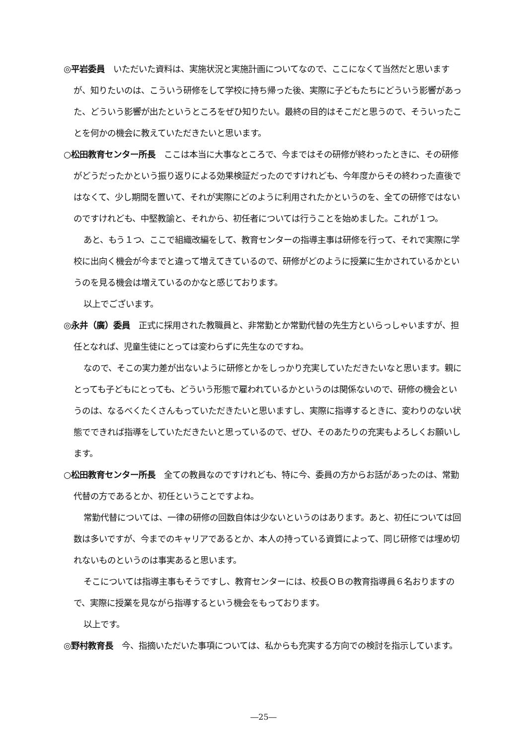◎平岩委員　いただいた資料は、実施状況と実施計画についてなので、ここになくて当然だと思いますが、知りたいのは、こういう研修をして学校に持ち帰った後、実際に子どもたちにどういう影響があった、どういう影響が出たというところをぜひ知りたい。最終の目的はそこだと思うので、そういったことを何かの機会に教えていただきたいと思います。
○松田教育センター所長　ここは本当に大事なところで、今まではその研修が終わったときに、その研修がどうだったかという振り返りによる効果検証だったのですけれども、今年度からその終わった直後ではなくて、少し期間を置いて、それが実際にどのように利用されたかというのを、全ての研修ではないのですけれども、中堅教諭と、それから、初任者については行うことを始めました。これが１つ。
あと、もう１つ、ここで組織改編をして、教育センターの指導主事は研修を行って、それで実際に学校に出向く機会が今までと違って増えてきているので、研修がどのように授業に生かされているかというのを見る機会は増えているのかなと感じております。
以上でございます。
◎永井（廣）委員　正式に採用された教職員と、非常勤とか常勤代替の先生方といらっしゃいますが、担任となれば、児童生徒にとっては変わらずに先生なのですね。
なので、そこの実力差が出ないように研修とかをしっかり充実していただきたいなと思います。親にとっても子どもにとっても、どういう形態で雇われているかというのは関係ないので、研修の機会というのは、なるべくたくさんもっていただきたいと思いますし、実際に指導するときに、変わりのない状態でできれば指導をしていただきたいと思っているので、ぜひ、そのあたりの充実もよろしくお願いします。
○松田教育センター所長　全ての教員なのですけれども、特に今、委員の方からお話があったのは、常勤代替の方であるとか、初任ということですよね。
常勤代替については、一律の研修の回数自体は少ないというのはあります。あと、初任については回数は多いですが、今までのキャリアであるとか、本人の持っている資質によって、同じ研修では埋め切れないものというのは事実あると思います。
そこについては指導主事もそうですし、教育センターには、校長ＯＢの教育指導員６名おりますので、実際に授業を見ながら指導するという機会をもっております。
以上です。
◎野村教育長　今、指摘いただいた事項については、私からも充実する方向での検討を指示しています。
―25―